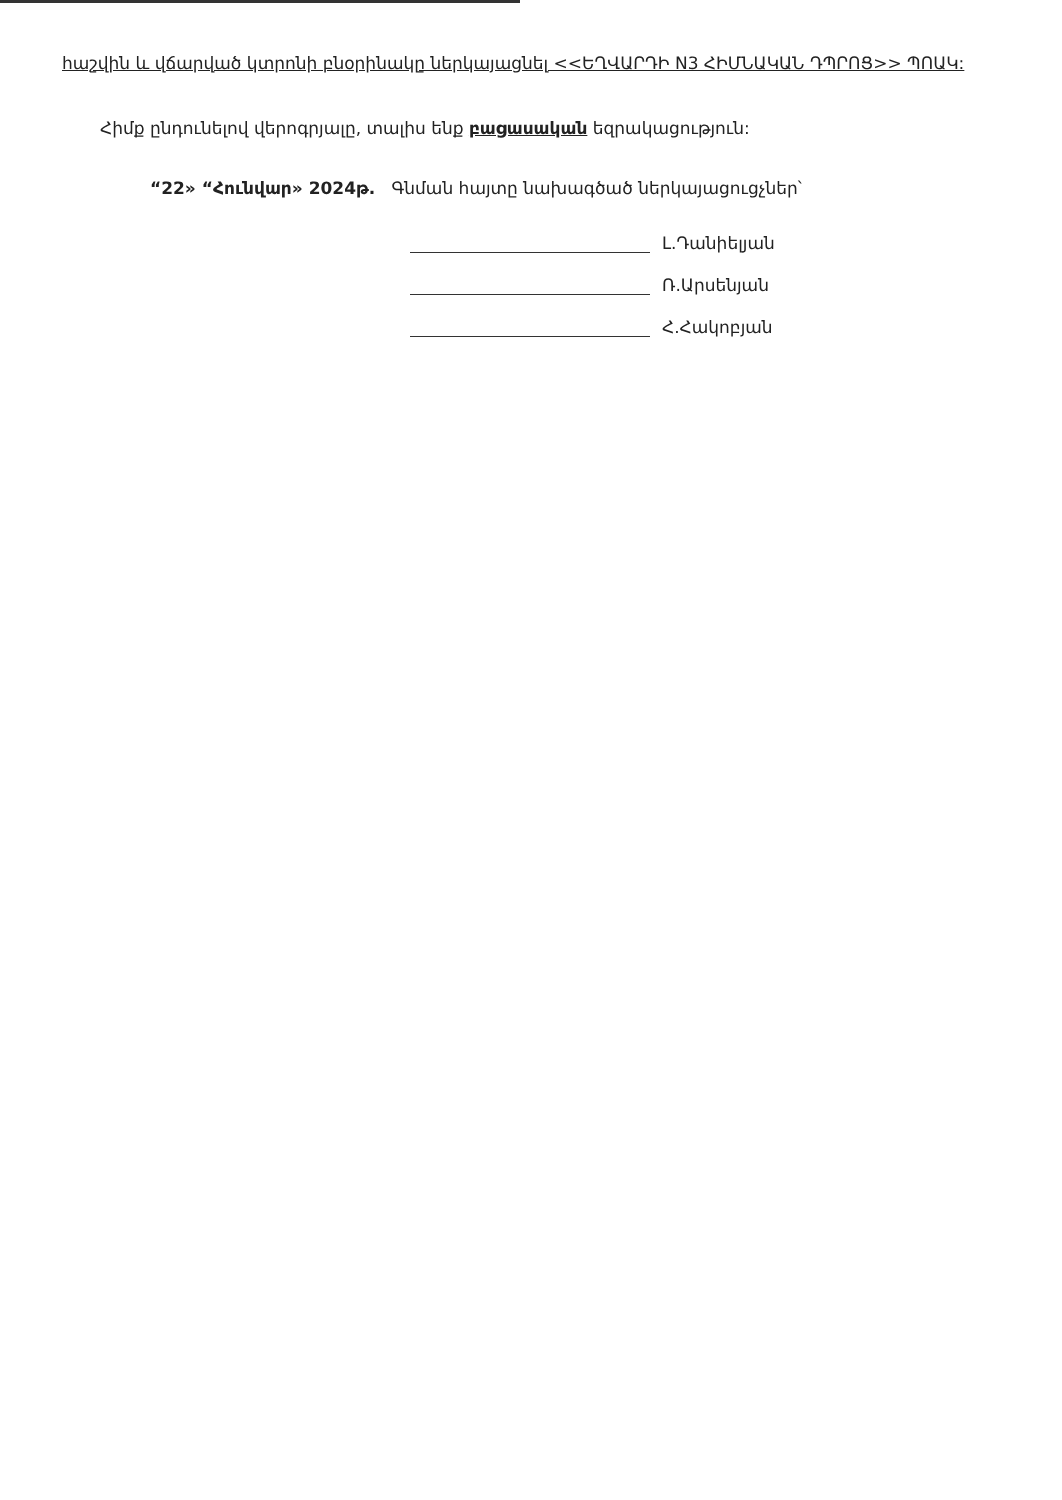հաշվին և վճարված կտրոնի բնօրինակը ներկայացնել <<ԵՂՎԱՐԴԻ N3 ՀԻՄՆԱԿԱՆ ԴՊՐՈՑ>> ՊՈԱԿ:
Հիմք ընդունելով վերոգրյալը, տալիս ենք բացասական եզրակացություն:
“22» “Հունվար» 2024թ. Գնման հայտը նախագծած ներկայացուցչներ՝
Լ.Դանիելյան
Ռ.Արսենյան
Հ.Հակոբյան